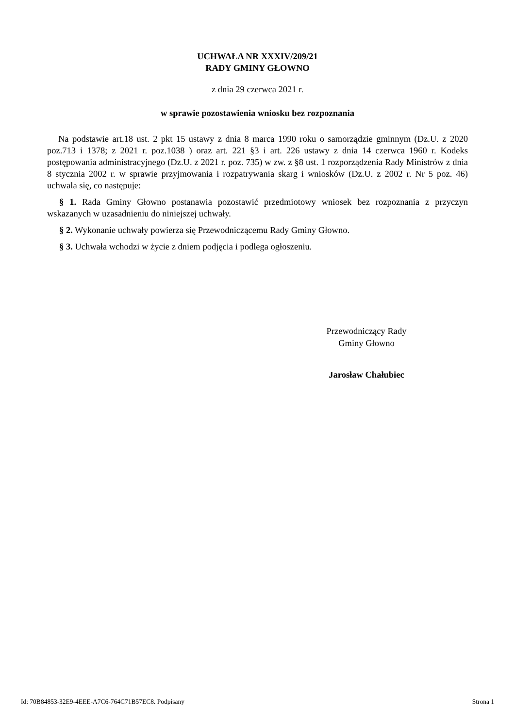UCHWAŁA NR XXXIV/209/21
RADY GMINY GŁOWNO
z dnia 29 czerwca 2021 r.
w sprawie pozostawienia wniosku bez rozpoznania
Na podstawie art.18 ust. 2 pkt 15 ustawy z dnia 8 marca 1990 roku o samorządzie gminnym (Dz.U. z 2020 poz.713 i 1378; z 2021 r. poz.1038 ) oraz art. 221 §3 i art. 226 ustawy z dnia 14 czerwca 1960 r. Kodeks postępowania administracyjnego (Dz.U. z 2021 r. poz. 735) w zw. z §8 ust. 1 rozporządzenia Rady Ministrów z dnia 8 stycznia 2002 r. w sprawie przyjmowania i rozpatrywania skarg i wniosków (Dz.U. z 2002 r. Nr 5 poz. 46) uchwala się, co następuje:
§ 1. Rada Gminy Głowno postanawia pozostawić przedmiotowy wniosek bez rozpoznania z przyczyn wskazanych w uzasadnieniu do niniejszej uchwały.
§ 2. Wykonanie uchwały powierza się Przewodniczącemu Rady Gminy Głowno.
§ 3. Uchwała wchodzi w życie z dniem podjęcia i podlega ogłoszeniu.
Przewodniczący Rady
Gminy Głowno
Jarosław Chałubiec
Id: 70B84853-32E9-4EEE-A7C6-764C71B57EC8. Podpisany Strona 1